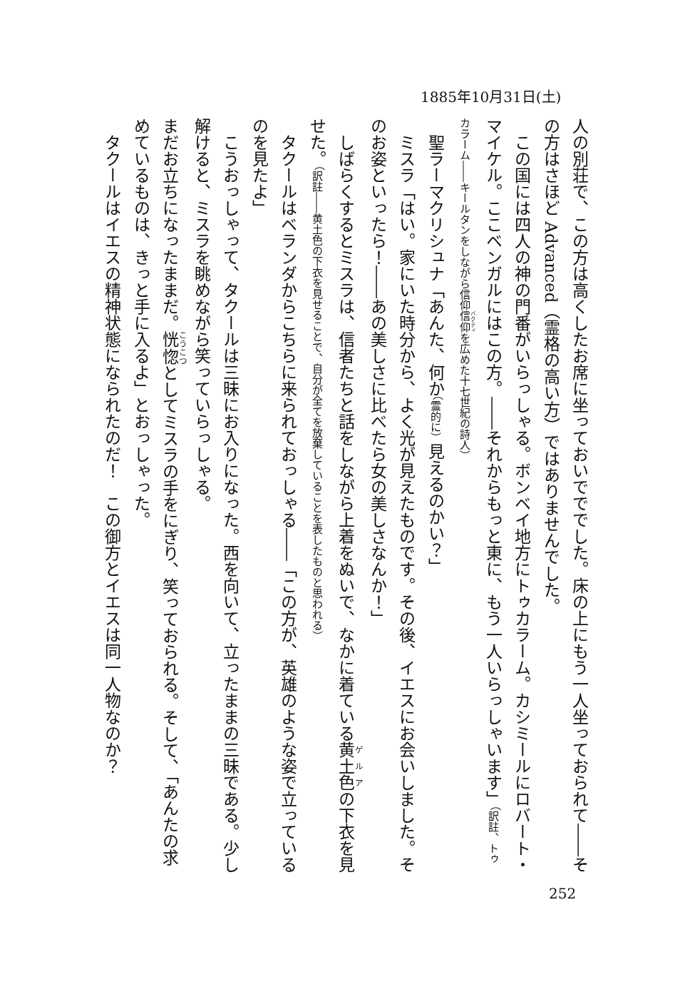1885年10月31日(土)
人の別荘で、この方は高くしたお席に坐っておいでででした。床の上にもう一人坐っておられて――その方はさほど Advanced（霊格の高い方）ではありませんでした。
　この国には四人の神の門番がいらっしゃる。ボンベイ地方にトゥカラーム。カシミールにロバート・マイケル。ここベンガルにはこの方。――それからもっと東に、もう一人いらっしゃいます」（訳註、トゥカラーム――キールタンをしながら信仰信仰を広めた十七世紀の詩人）
　聖ラーマクリシュナ「あんた、何か（霊的に）見えるのかい？」
　ミスラ「はい。家にいた時分から、よく光が見えたものです。その後、イエスにお会いしました。そのお姿といったら！――あの美しさに比べたら女の美しさなんか！」
　しばらくするとミスラは、信者たちと話をしながら上着をぬいで、なかに着ている黄土色の下衣を見せた。（訳註――黄土色の下衣を見せることで、自分が全てを放棄していることを表したものと思われる）
　タクールはベランダからこちらに来られておっしゃる――「この方が、英雄のような姿で立っているのを見たよ」
　こうおっしゃって、タクールは三昧にお入りになった。西を向いて、立ったままの三昧である。少し解けると、ミスラを眺めながら笑っていらっしゃる。
まだお立ちになったままだ。恍惚としてミスラの手をにぎり、笑っておられる。そして、「あんたの求めているものは、きっと手に入るよ」とおっしゃった。
　タクールはイエスの精神状態になられたのだ！　この御方とイエスは同一人物なのか？
252